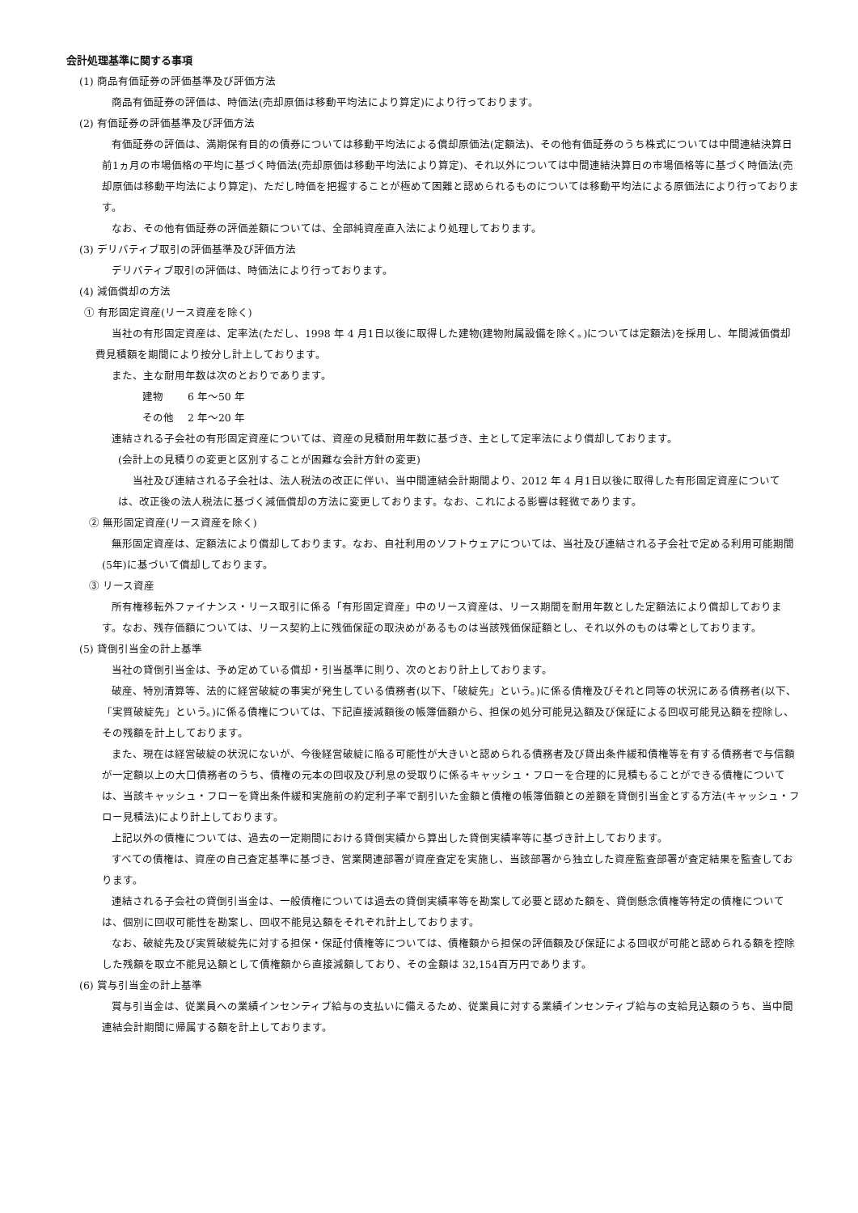会計処理基準に関する事項
(1) 商品有価証券の評価基準及び評価方法
商品有価証券の評価は、時価法(売却原価は移動平均法により算定)により行っております。
(2) 有価証券の評価基準及び評価方法
有価証券の評価は、満期保有目的の債券については移動平均法による償却原価法(定額法)、その他有価証券のうち株式については中間連結決算日前1ヵ月の市場価格の平均に基づく時価法(売却原価は移動平均法により算定)、それ以外については中間連結決算日の市場価格等に基づく時価法(売却原価は移動平均法により算定)、ただし時価を把握することが極めて困難と認められるものについては移動平均法による原価法により行っております。
なお、その他有価証券の評価差額については、全部純資産直入法により処理しております。
(3) デリバティブ取引の評価基準及び評価方法
デリバティブ取引の評価は、時価法により行っております。
(4) 減価償却の方法
① 有形固定資産(リース資産を除く)
当社の有形固定資産は、定率法(ただし、1998 年 4 月1日以後に取得した建物(建物附属設備を除く。)については定額法)を採用し、年間減価償却費見積額を期間により按分し計上しております。
また、主な耐用年数は次のとおりであります。
建物　　 6 年～50 年
その他　 2 年～20 年
連結される子会社の有形固定資産については、資産の見積耐用年数に基づき、主として定率法により償却しております。
(会計上の見積りの変更と区別することが困難な会計方針の変更)
当社及び連結される子会社は、法人税法の改正に伴い、当中間連結会計期間より、2012 年 4 月1日以後に取得した有形固定資産については、改正後の法人税法に基づく減価償却の方法に変更しております。なお、これによる影響は軽微であります。
② 無形固定資産(リース資産を除く)
無形固定資産は、定額法により償却しております。なお、自社利用のソフトウェアについては、当社及び連結される子会社で定める利用可能期間(5年)に基づいて償却しております。
③ リース資産
所有権移転外ファイナンス・リース取引に係る「有形固定資産」中のリース資産は、リース期間を耐用年数とした定額法により償却しております。なお、残存価額については、リース契約上に残価保証の取決めがあるものは当該残価保証額とし、それ以外のものは零としております。
(5) 貸倒引当金の計上基準
当社の貸倒引当金は、予め定めている償却・引当基準に則り、次のとおり計上しております。
破産、特別清算等、法的に経営破綻の事実が発生している債務者(以下、「破綻先」という。)に係る債権及びそれと同等の状況にある債務者(以下、「実質破綻先」という。)に係る債権については、下記直接減額後の帳簿価額から、担保の処分可能見込額及び保証による回収可能見込額を控除し、その残額を計上しております。
また、現在は経営破綻の状況にないが、今後経営破綻に陥る可能性が大きいと認められる債務者及び貸出条件緩和債権等を有する債務者で与信額が一定額以上の大口債務者のうち、債権の元本の回収及び利息の受取りに係るキャッシュ・フローを合理的に見積もることができる債権については、当該キャッシュ・フローを貸出条件緩和実施前の約定利子率で割引いた金額と債権の帳簿価額との差額を貸倒引当金とする方法(キャッシュ・フロー見積法)により計上しております。
上記以外の債権については、過去の一定期間における貸倒実績から算出した貸倒実績率等に基づき計上しております。
すべての債権は、資産の自己査定基準に基づき、営業関連部署が資産査定を実施し、当該部署から独立した資産監査部署が査定結果を監査しております。
連結される子会社の貸倒引当金は、一般債権については過去の貸倒実績率等を勘案して必要と認めた額を、貸倒懸念債権等特定の債権については、個別に回収可能性を勘案し、回収不能見込額をそれぞれ計上しております。
なお、破綻先及び実質破綻先に対する担保・保証付債権等については、債権額から担保の評価額及び保証による回収が可能と認められる額を控除した残額を取立不能見込額として債権額から直接減額しており、その金額は 32,154百万円であります。
(6) 賞与引当金の計上基準
賞与引当金は、従業員への業績インセンティブ給与の支払いに備えるため、従業員に対する業績インセンティブ給与の支給見込額のうち、当中間連結会計期間に帰属する額を計上しております。